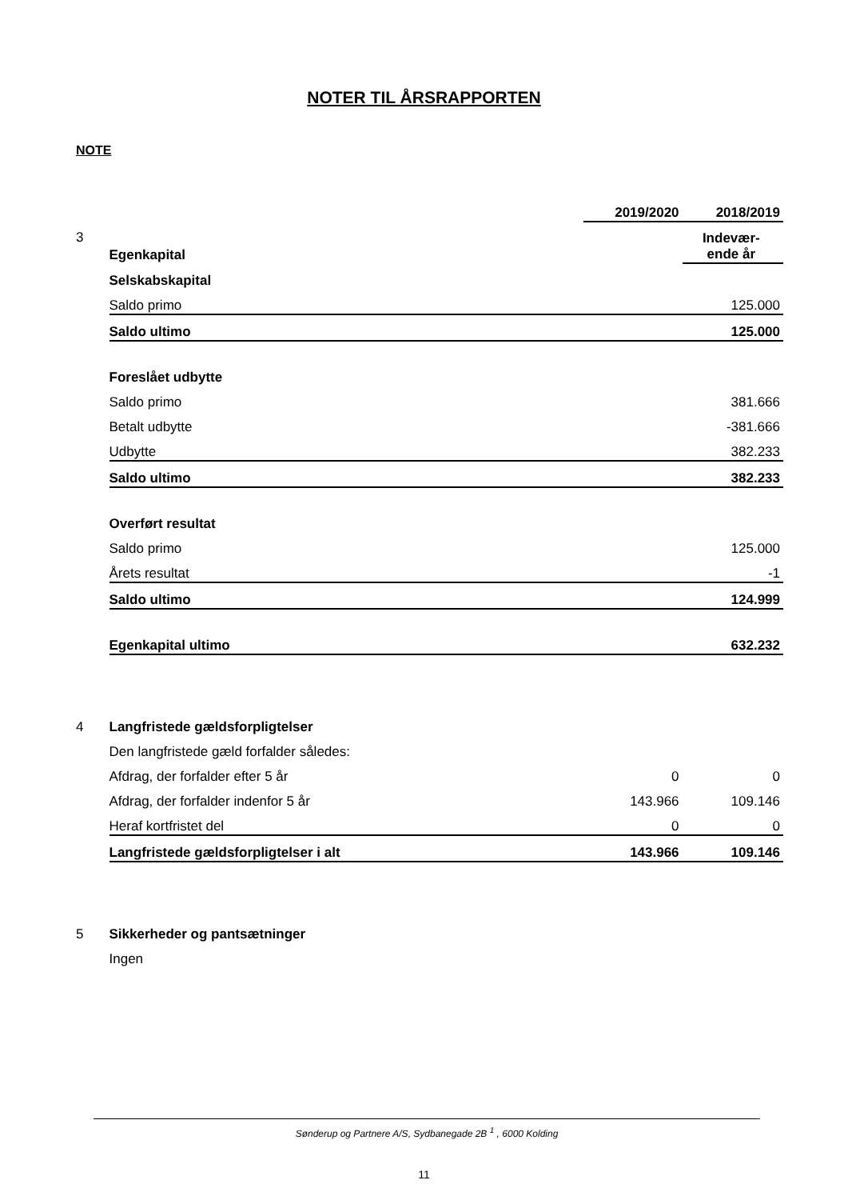NOTER TIL ÅRSRAPPORTEN
NOTE
| | | 2019/2020 | 2018/2019 |
| 3 | Egenkapital | | Indevær- ende år |
| | Selskabskapital | | |
| | Saldo primo | | 125.000 |
| | Saldo ultimo | | 125.000 |
| | Foreslået udbytte | | |
| | Saldo primo | | 381.666 |
| | Betalt udbytte | | -381.666 |
| | Udbytte | | 382.233 |
| | Saldo ultimo | | 382.233 |
| | Overført resultat | | |
| | Saldo primo | | 125.000 |
| | Årets resultat | | -1 |
| | Saldo ultimo | | 124.999 |
| | Egenkapital ultimo | | 632.232 |
| 4 | Langfristede gældsforpligtelser | | |
| | Den langfristede gæld forfalder således: | | |
| | Afdrag, der forfalder efter 5 år | 0 | 0 |
| | Afdrag, der forfalder indenfor 5 år | 143.966 | 109.146 |
| | Heraf kortfristet del | 0 | 0 |
| | Langfristede gældsforpligtelser i alt | 143.966 | 109.146 |
| 5 | Sikkerheder og pantsætninger | | |
| | Ingen | | |
Sønderup og Partnere A/S, Sydbanegade 2B <sup>1</sup> , 6000 Kolding
11